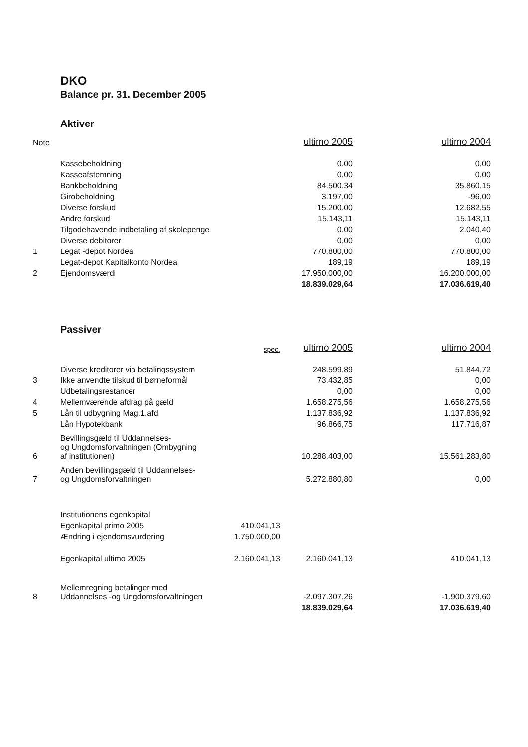DKO
Balance pr. 31. December 2005
Aktiver
| Note | | | ultimo 2005 | ultimo 2004 |
| | Kassebeholdning | | 0,00 | 0,00 |
| | Kasseafstemning | | 0,00 | 0,00 |
| | Bankbeholdning | | 84.500,34 | 35.860,15 |
| | Girobeholdning | | 3.197,00 | -96,00 |
| | Diverse forskud | | 15.200,00 | 12.682,55 |
| | Andre forskud | | 15.143,11 | 15.143,11 |
| | Tilgodehavende indbetaling af skolepenge | | 0,00 | 2.040,40 |
| | Diverse debitorer | | 0,00 | 0,00 |
| 1 | Legat -depot Nordea | | 770.800,00 | 770.800,00 |
| | Legat-depot Kapitalkonto Nordea | | 189,19 | 189,19 |
| 2 | Ejendomsværdi | | 17.950.000,00 | 16.200.000,00 |
| | | | 18.839.029,64 | 17.036.619,40 |
Passiver
| | | spec. | ultimo 2005 | ultimo 2004 |
| | Diverse kreditorer via betalingssystem | | 248.599,89 | 51.844,72 |
| 3 | Ikke anvendte tilskud til børneformål | | 73.432,85 | 0,00 |
| | Udbetalingsrestancer | | 0,00 | 0,00 |
| 4 | Mellemværende afdrag på gæld | | 1.658.275,56 | 1.658.275,56 |
| 5 | Lån til udbygning Mag.1.afd | | 1.137.836,92 | 1.137.836,92 |
| | Lån Hypotekbank | | 96.866,75 | 117.716,87 |
| 6 | Bevillingsgæld til Uddannelses- og Ungdomsforvaltningen (Ombygning af institutionen) | | 10.288.403,00 | 15.561.283,80 |
| 7 | Anden bevillingsgæld til Uddannelses- og Ungdomsforvaltningen | | 5.272.880,80 | 0,00 |
| | Institutionens egenkapital | | | |
| | Egenkapital primo 2005 | 410.041,13 | | |
| | Ændring i ejendomsvurdering | 1.750.000,00 | | |
| | Egenkapital ultimo 2005 | 2.160.041,13 | 2.160.041,13 | 410.041,13 |
| 8 | Mellemregning betalinger med Uddannelses -og Ungdomsforvaltningen | | -2.097.307,26 | -1.900.379,60 |
| | | | 18.839.029,64 | 17.036.619,40 |